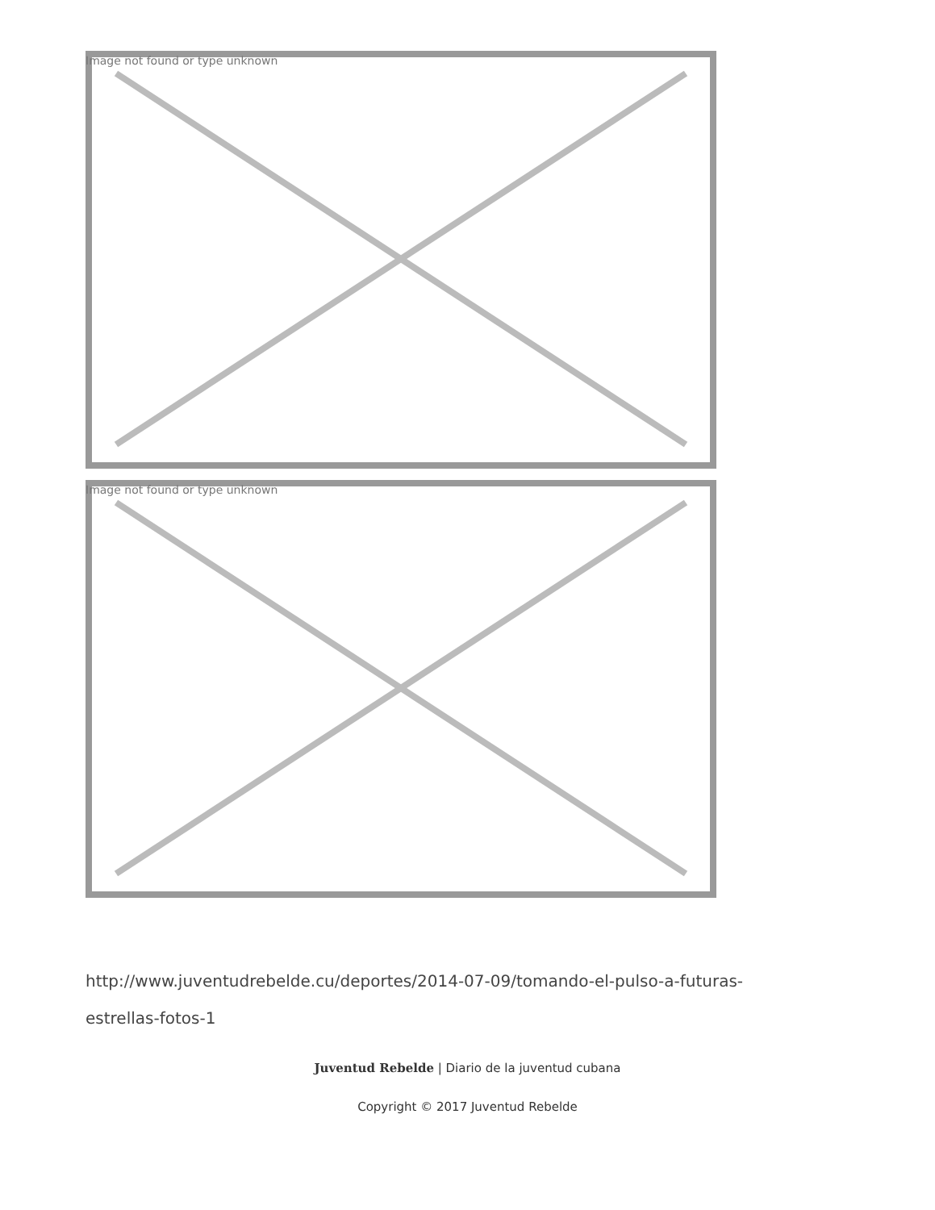Image not found or type unknown
Image not found or type unknown
http://www.juventudrebelde.cu/deportes/2014-07-09/tomando-el-pulso-a-futuras-estrellas-fotos-1
Juventud Rebelde | Diario de la juventud cubana
Copyright © 2017 Juventud Rebelde